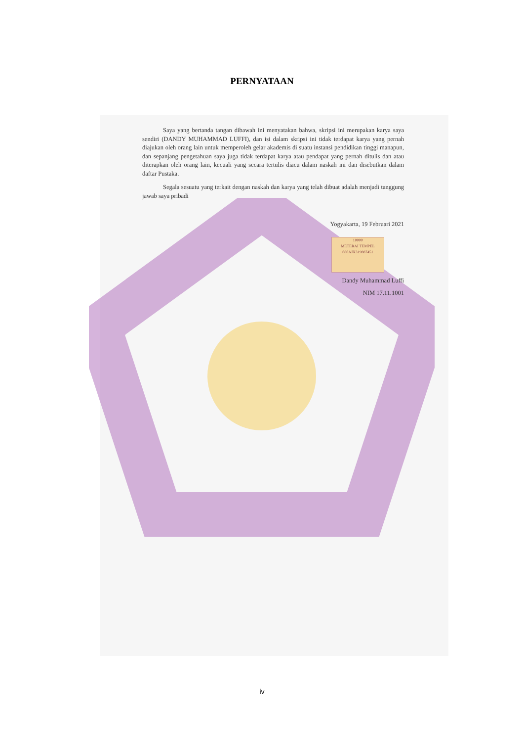PERNYATAAN
Saya yang bertanda tangan dibawah ini menyatakan bahwa, skripsi ini merupakan karya saya sendiri (DANDY MUHAMMAD LUFFI), dan isi dalam skripsi ini tidak terdapat karya yang pernah diajukan oleh orang lain untuk memperoleh gelar akademis di suatu instansi pendidikan tinggi manapun, dan sepanjang pengetahuan saya juga tidak terdapat karya atau pendapat yang pernah ditulis dan atau diterapkan oleh orang lain, kecuali yang secara tertulis diacu dalam naskah ini dan disebutkan dalam daftar Pustaka.
Segala sesuatu yang terkait dengan naskah dan karya yang telah dibuat adalah menjadi tanggung jawab saya pribadi
Yogyakarta, 19 Februari 2021
10000
METERAI TEMPEL
686AJX319887451
Dandy Muhammad Luffi
NIM 17.11.1001
iv